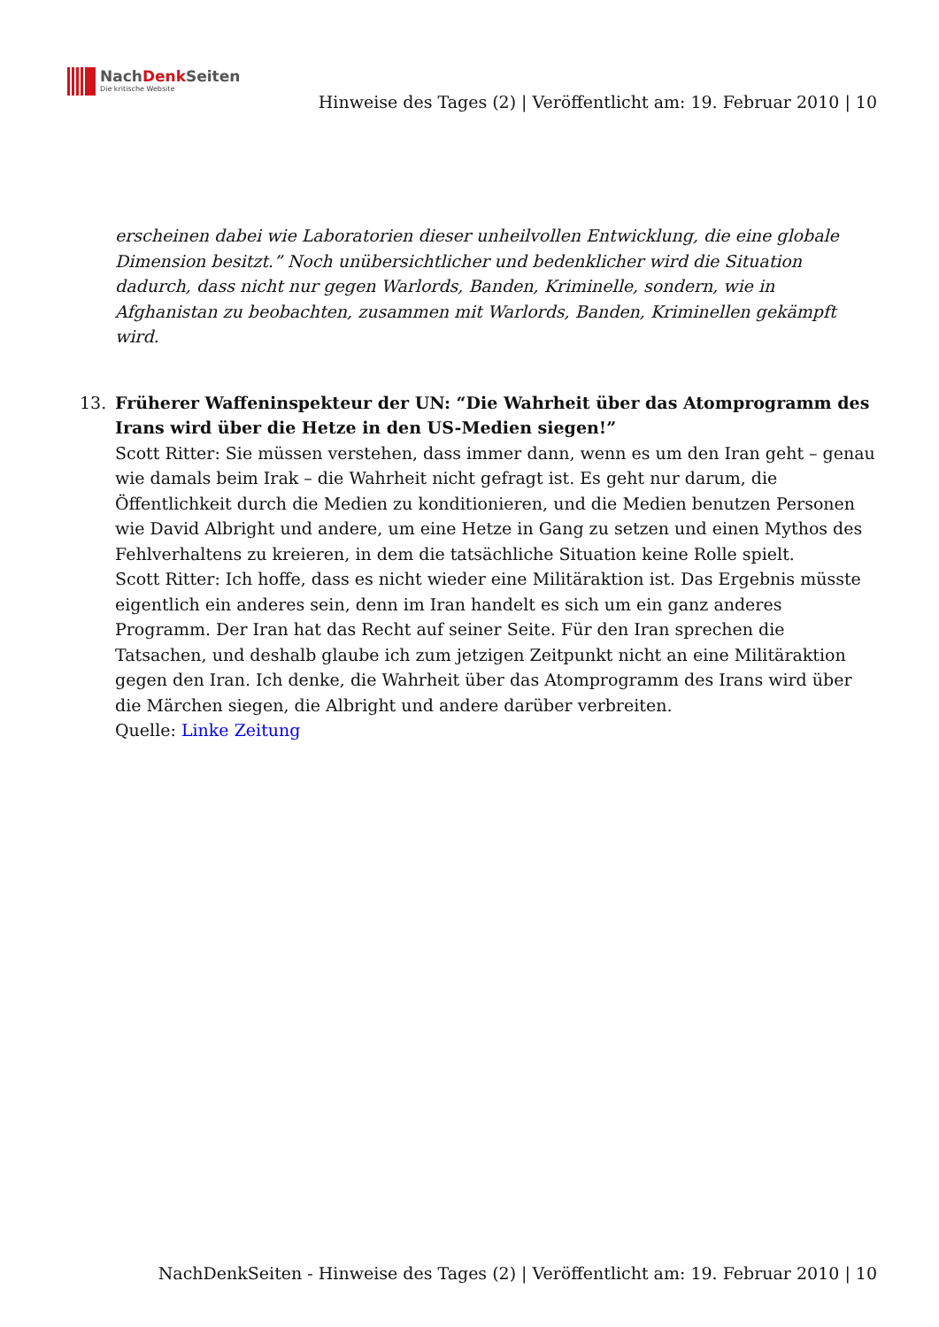NachDenk Seiten
Die kritische Website
Hinweise des Tages (2) | Veröffentlicht am: 19. Februar 2010 | 10
erscheinen dabei wie Laboratorien dieser unheilvollen Entwicklung, die eine globale Dimension besitzt.” Noch unübersichtlicher und bedenklicher wird die Situation dadurch, dass nicht nur gegen Warlords, Banden, Kriminelle, sondern, wie in Afghanistan zu beobachten, zusammen mit Warlords, Banden, Kriminellen gekämpft wird.
13. Früherer Waffeninspekteur der UN: “Die Wahrheit über das Atomprogramm des Irans wird über die Hetze in den US-Medien siegen!”
Scott Ritter: Sie müssen verstehen, dass immer dann, wenn es um den Iran geht – genau wie damals beim Irak – die Wahrheit nicht gefragt ist. Es geht nur darum, die Öffentlichkeit durch die Medien zu konditionieren, und die Medien benutzen Personen wie David Albright und andere, um eine Hetze in Gang zu setzen und einen Mythos des Fehlverhaltens zu kreieren, in dem die tatsächliche Situation keine Rolle spielt.
Scott Ritter: Ich hoffe, dass es nicht wieder eine Militäraktion ist. Das Ergebnis müsste eigentlich ein anderes sein, denn im Iran handelt es sich um ein ganz anderes Programm. Der Iran hat das Recht auf seiner Seite. Für den Iran sprechen die Tatsachen, und deshalb glaube ich zum jetzigen Zeitpunkt nicht an eine Militäraktion gegen den Iran. Ich denke, die Wahrheit über das Atomprogramm des Irans wird über die Märchen siegen, die Albright und andere darüber verbreiten.
Quelle: Linke Zeitung
NachDenkSeiten - Hinweise des Tages (2) | Veröffentlicht am: 19. Februar 2010 | 10